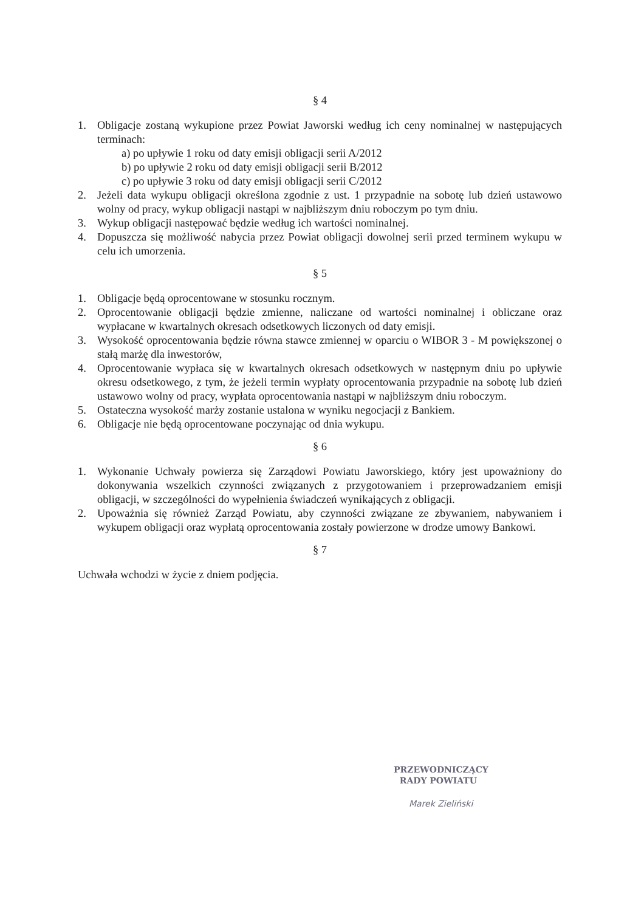§ 4
1. Obligacje zostaną wykupione przez Powiat Jaworski według ich ceny nominalnej w następujących terminach:
a) po upływie 1 roku od daty emisji obligacji serii A/2012
b) po upływie 2 roku od daty emisji obligacji serii B/2012
c) po upływie 3 roku od daty emisji obligacji serii C/2012
2. Jeżeli data wykupu obligacji określona zgodnie z ust. 1 przypadnie na sobotę lub dzień ustawowo wolny od pracy, wykup obligacji nastąpi w najbliższym dniu roboczym po tym dniu.
3. Wykup obligacji następować będzie według ich wartości nominalnej.
4. Dopuszcza się możliwość nabycia przez Powiat obligacji dowolnej serii przed terminem wykupu w celu ich umorzenia.
§ 5
1. Obligacje będą oprocentowane w stosunku rocznym.
2. Oprocentowanie obligacji będzie zmienne, naliczane od wartości nominalnej i obliczane oraz wypłacane w kwartalnych okresach odsetkowych liczonych od daty emisji.
3. Wysokość oprocentowania będzie równa stawce zmiennej w oparciu o WIBOR 3 - M powiększonej o stałą marżę dla inwestorów,
4. Oprocentowanie wypłaca się w kwartalnych okresach odsetkowych w następnym dniu po upływie okresu odsetkowego, z tym, że jeżeli termin wypłaty oprocentowania przypadnie na sobotę lub dzień ustawowo wolny od pracy, wypłata oprocentowania nastąpi w najbliższym dniu roboczym.
5. Ostateczna wysokość marży zostanie ustalona w wyniku negocjacji z Bankiem.
6. Obligacje nie będą oprocentowane poczynając od dnia wykupu.
§ 6
1. Wykonanie Uchwały powierza się Zarządowi Powiatu Jaworskiego, który jest upoważniony do dokonywania wszelkich czynności związanych z przygotowaniem i przeprowadzaniem emisji obligacji, w szczególności do wypełnienia świadczeń wynikających z obligacji.
2. Upoważnia się również Zarząd Powiatu, aby czynności związane ze zbywaniem, nabywaniem i wykupem obligacji oraz wypłatą oprocentowania zostały powierzone w drodze umowy Bankowi.
§ 7
Uchwała wchodzi w życie z dniem podjęcia.
PRZEWODNICZĄCY
RADY POWIATU
Marek Zieliński